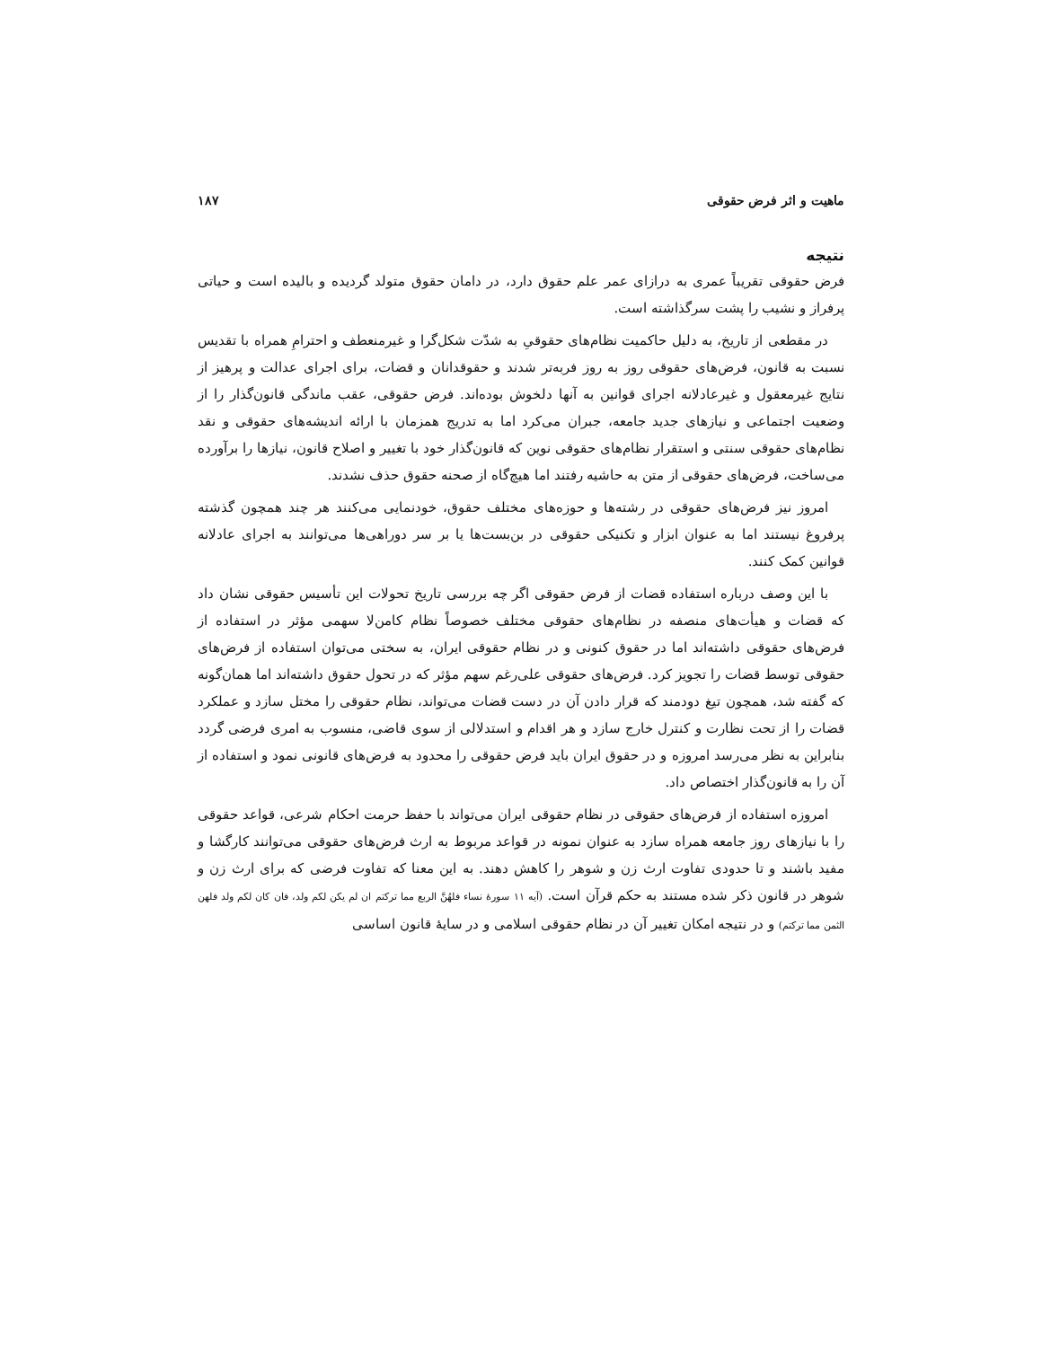ماهیت و اثر فرض حقوقی ۱۸۷
نتیجه
فرض حقوقی تقریباً عمری به درازای عمر علم حقوق دارد، در دامان حقوق متولد گردیده و بالیده است و حیاتی پرفراز و نشیب را پشت سرگذاشته است.
در مقطعی از تاریخ، به دلیل حاکمیت نظام‌های حقوقیِ به شدّت شکل‌گرا و غیرمنعطف و احترامِ همراه با تقدیس نسبت به قانون، فرض‌های حقوقی روز به روز فربه‌تر شدند و حقوقدانان و قضات، برای اجرای عدالت و پرهیز از نتایج غیرمعقول و غیرعادلانه اجرای قوانین به آنها دلخوش بوده‌اند. فرض حقوقی، عقب ماندگی قانون‌گذار را از وضعیت اجتماعی و نیازهای جدید جامعه، جبران می‌کرد اما به تدریج همزمان با ارائه اندیشه‌های حقوقی و نقد نظام‌های حقوقی سنتی و استقرار نظام‌های حقوقی نوین که قانون‌گذار خود با تغییر و اصلاح قانون، نیازها را برآورده می‌ساخت، فرض‌های حقوقی از متن به حاشیه رفتند اما هیچ‌گاه از صحنه حقوق حذف نشدند.
امروز نیز فرض‌های حقوقی در رشته‌ها و حوزه‌های مختلف حقوق، خودنمایی می‌کنند هر چند همچون گذشته پرفروغ نیستند اما به عنوان ابزار و تکنیکی حقوقی در بن‌بست‌ها یا بر سر دوراهی‌ها می‌توانند به اجرای عادلانه قوانین کمک کنند.
با این وصف درباره استفاده قضات از فرض حقوقی اگر چه بررسی تاریخ تحولات این تأسیس حقوقی نشان داد که قضات و هیأت‌های منصفه در نظام‌های حقوقی مختلف خصوصاً نظام کامن‌لا سهمی مؤثر در استفاده از فرض‌های حقوقی داشته‌اند اما در حقوق کنونی و در نظام حقوقی ایران، به سختی می‌توان استفاده از فرض‌های حقوقی توسط قضات را تجویز کرد. فرض‌های حقوقی علی‌رغم سهم مؤثر که در تحول حقوق داشته‌اند اما همان‌گونه که گفته شد، همچون تیغ دودمند که قرار دادن آن در دست قضات می‌تواند، نظام حقوقی را مختل سازد و عملکرد قضات را از تحت نظارت و کنترل خارج سازد و هر اقدام و استدلالی از سوی قاضی، منسوب به امری فرضی گردد بنابراین به نظر می‌رسد امروزه و در حقوق ایران باید فرض حقوقی را محدود به فرض‌های قانونی نمود و استفاده از آن را به قانون‌گذار اختصاص داد.
امروزه استفاده از فرض‌های حقوقی در نظام حقوقی ایران می‌تواند با حفظ حرمت احکام شرعی، قواعد حقوقی را با نیازهای روز جامعه همراه سازد به عنوان نمونه در قواعد مربوط به ارث فرض‌های حقوقی می‌توانند کارگشا و مفید باشند و تا حدودی تفاوت ارث زن و شوهر را کاهش دهند. به این معنا که تفاوت فرضی که برای ارث زن و شوهر در قانون ذکر شده مستند به حکم قرآن است. (آیه ۱۱ سورهٔ نساء فلهُنَّ الربع مما ترکتم ان لم یکن لکم ولد، فان کان لکم ولد فلهن الثمن مما ترکتم) و در نتیجه امکان تغییر آن در نظام حقوقی اسلامی و در سایهٔ قانون اساسی